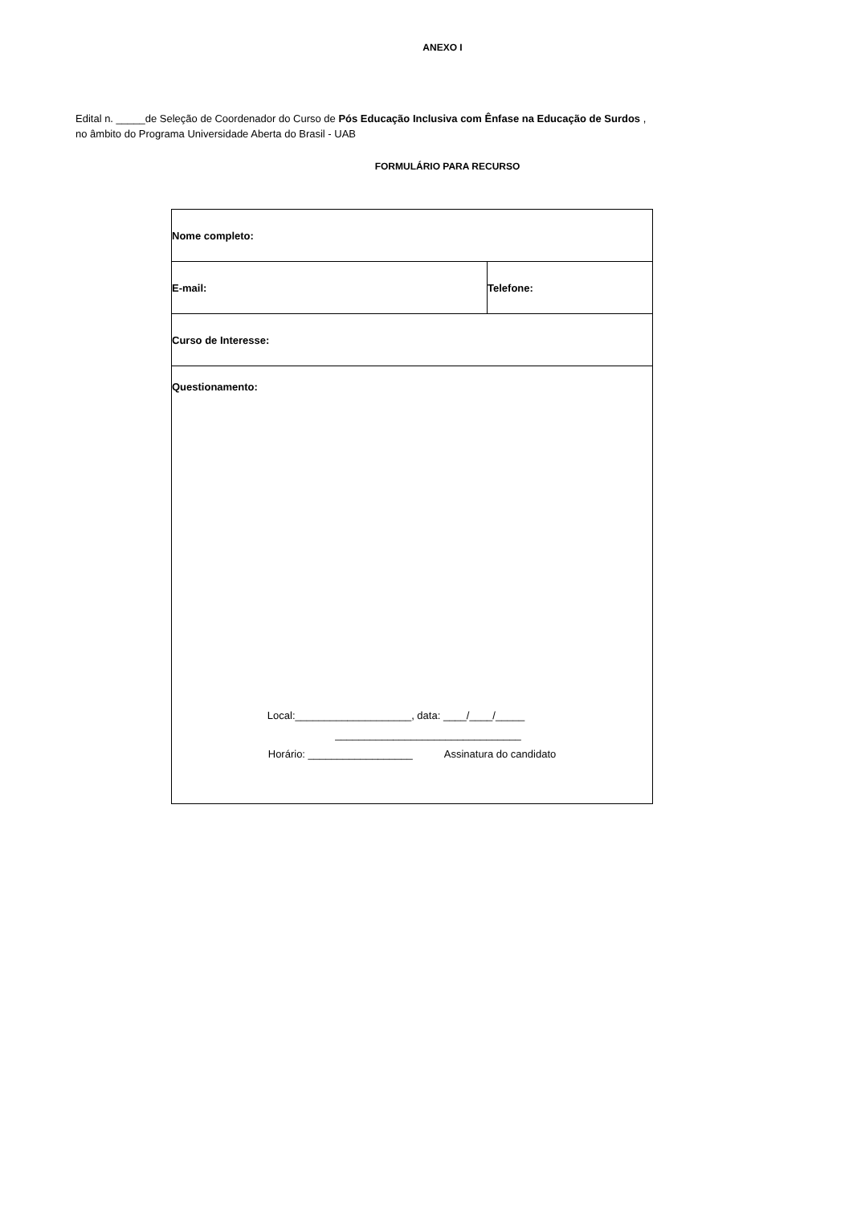ANEXO I
Edital n. _____de Seleção de Coordenador do Curso de Pós Educação Inclusiva com Ênfase na Educação de Surdos ,
no âmbito do Programa Universidade Aberta do Brasil - UAB
FORMULÁRIO PARA RECURSO
| Nome completo: | |
| E-mail: | Telefone: |
| Curso de Interesse: | |
| Questionamento: Local:____________________, data: ____/____/_____ ________________________________ Horário: __________________ Assinatura do candidato | |